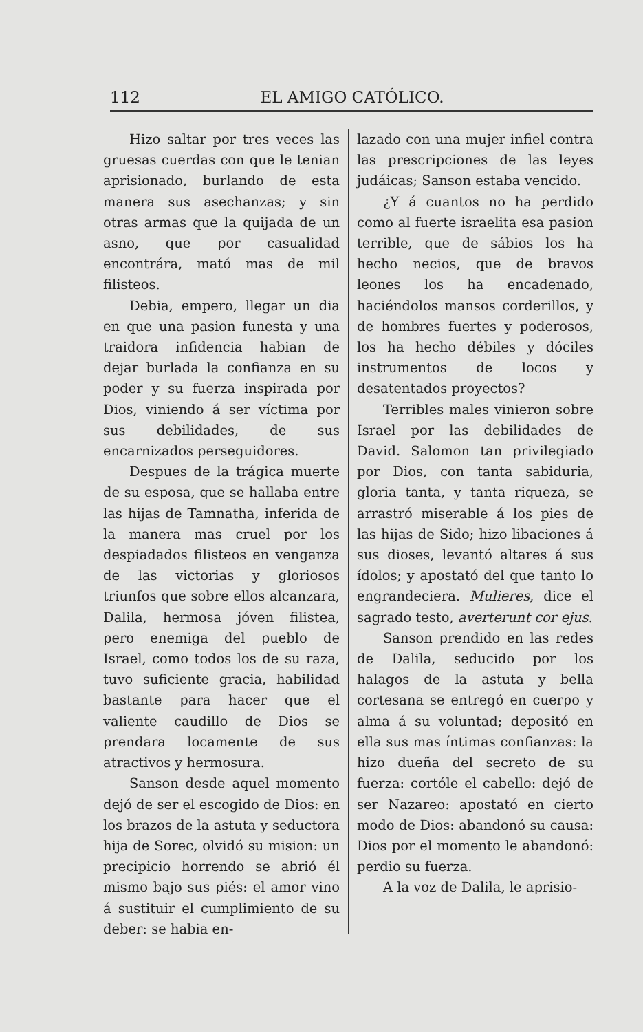112 EL AMIGO CATÓLICO.
Hizo saltar por tres veces las gruesas cuerdas con que le tenian aprisionado, burlando de esta manera sus asechanzas; y sin otras armas que la quijada de un asno, que por casualidad encontrára, mató mas de mil filisteos.
Debia, empero, llegar un dia en que una pasion funesta y una traidora infidencia habian de dejar burlada la confianza en su poder y su fuerza inspirada por Dios, viniendo á ser víctima por sus debilidades, de sus encarnizados perseguidores.
Despues de la trágica muerte de su esposa, que se hallaba entre las hijas de Tamnatha, inferida de la manera mas cruel por los despiadados filisteos en venganza de las victorias y gloriosos triunfos que sobre ellos alcanzara, Dalila, hermosa jóven filistea, pero enemiga del pueblo de Israel, como todos los de su raza, tuvo suficiente gracia, habilidad bastante para hacer que el valiente caudillo de Dios se prendara locamente de sus atractivos y hermosura.
Sanson desde aquel momento dejó de ser el escogido de Dios: en los brazos de la astuta y seductora hija de Sorec, olvidó su mision: un precipicio horrendo se abrió él mismo bajo sus piés: el amor vino á sustituir el cumplimiento de su deber: se habia en-
lazado con una mujer infiel contra las prescripciones de las leyes judáicas; Sanson estaba vencido.
¿Y á cuantos no ha perdido como al fuerte israelita esa pasion terrible, que de sábios los ha hecho necios, que de bravos leones los ha encadenado, haciéndolos mansos corderillos, y de hombres fuertes y poderosos, los ha hecho débiles y dóciles instrumentos de locos y desatentados proyectos?
Terribles males vinieron sobre Israel por las debilidades de David. Salomon tan privilegiado por Dios, con tanta sabiduria, gloria tanta, y tanta riqueza, se arrastró miserable á los pies de las hijas de Sido; hizo libaciones á sus dioses, levantó altares á sus ídolos; y apostató del que tanto lo engrandeciera. Mulieres, dice el sagrado testo, averterunt cor ejus.
Sanson prendido en las redes de Dalila, seducido por los halagos de la astuta y bella cortesana se entregó en cuerpo y alma á su voluntad; depositó en ella sus mas íntimas confianzas: la hizo dueña del secreto de su fuerza: cortóle el cabello: dejó de ser Nazareo: apostató en cierto modo de Dios: abandonó su causa: Dios por el momento le abandonó: perdio su fuerza.
A la voz de Dalila, le aprisio-